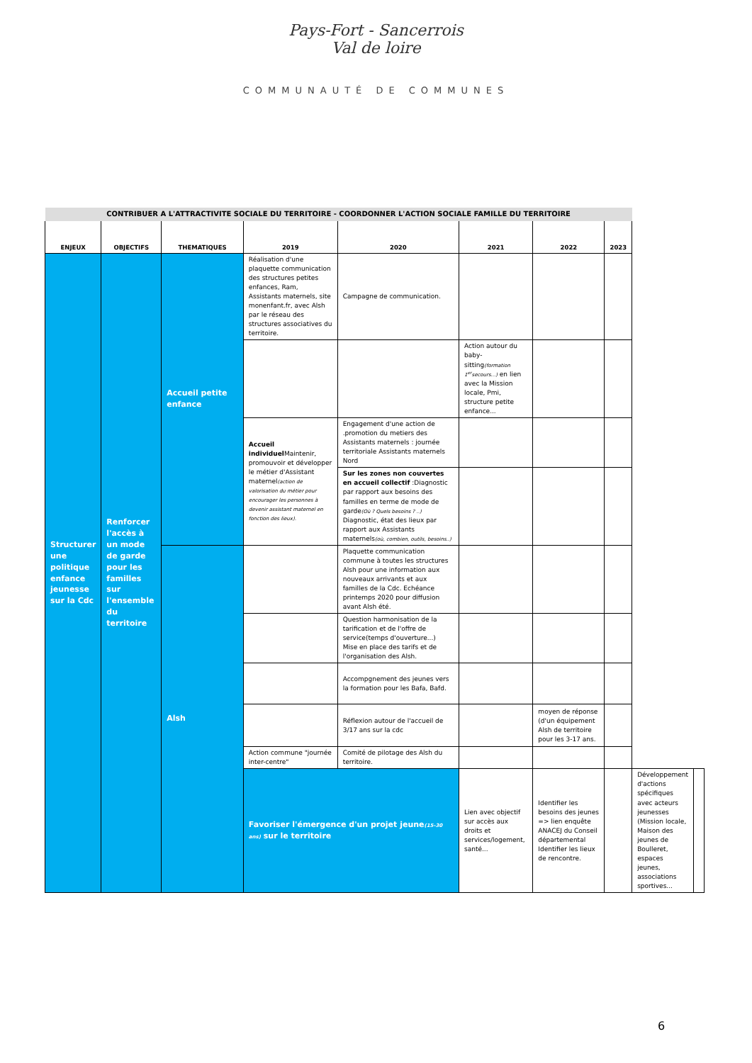Pays-Fort - Sancerrois
Val de loire
COMMUNAUTÉ DE COMMUNES
| CONTRIBUER A L'ATTRACTIVITE SOCIALE DU TERRITOIRE - COORDONNER L'ACTION SOCIALE FAMILLE DU TERRITOIRE | | | | | | | | | |
| ENJEUX | OBJECTIFS | THEMATIQUES | 2019 | 2020 | 2021 | 2022 | 2023 | | |
| Structurer une politique enfance jeunesse sur la Cdc | Renforcer l'accès à un mode de garde pour les familles sur l'ensemble du territoire | Accueil petite enfance | Réalisation d'une plaquette communication des structures petites enfances, Ram, Assistants maternels, site monenfant.fr, avec Alsh par le réseau des structures associatives du territoire. | Campagne de communication. | | | | | |
| | | | | | Action autour du baby-sitting (formation 1<sup>er</sup>secours...) en lien avec la Mission locale, Pmi, structure petite enfance... | | | | |
| | | | Accueil individuel Maintenir, promouvoir et développer le métier d'Assistant maternel (action de valorisation du métier pour encourager les personnes à devenir assistant maternel en fonction des lieux). | Engagement d'une action de .promotion du metiers des Assistants maternels : journée territoriale Assistants maternels Nord | | | | | |
| | | | | Sur les zones non couvertes en accueil collectif :Diagnostic par rapport aux besoins des familles en terme de mode de garde (Où ? Quels besoins ? ..) Diagnostic, état des lieux par rapport aux Assistants maternels (où, combien, outils, besoins..) | | | | | |
| | | Alsh | | Plaquette communication commune à toutes les structures Alsh pour une information aux nouveaux arrivants et aux familles de la Cdc. Echéance printemps 2020 pour diffusion avant Alsh été. | | | | | |
| | | | | Question harmonisation de la tarification et de l'offre de service(temps d'ouverture...) Mise en place des tarifs et de l'organisation des Alsh. | | | | | |
| | | | | Accompgnement des jeunes vers la formation pour les Bafa, Bafd. | | | | | |
| | | | | Réflexion autour de l'accueil de 3/17 ans sur la cdc | | moyen de réponse (d'un équipement Alsh de territoire pour les 3-17 ans. | | | |
| | | | Action commune "journée inter-centre" | Comité de pilotage des Alsh du territoire. | | | | | |
| | | | Favoriser l'émergence d'un projet jeune (15-30 ans) sur le territoire | | Lien avec objectif sur accès aux droits et services/logement, santé... | Identifier les besoins des jeunes => lien enquête ANACEJ du Conseil départemental Identifier les lieux de rencontre. | | Développement d'actions spécifiques avec acteurs jeunesses (Mission locale, Maison des jeunes de Boulleret, espaces jeunes, associations sportives... | |
6